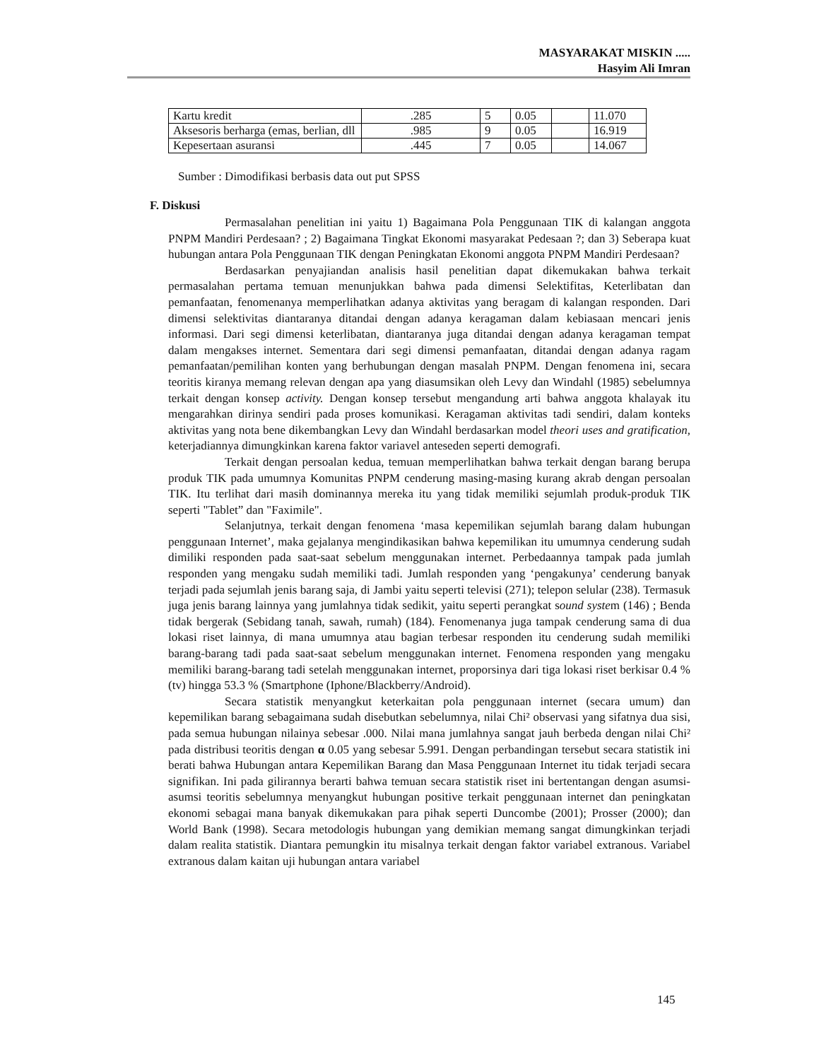MASYARAKAT MISKIN .....
Hasyim Ali Imran
| Kartu kredit | .285 | 5 | 0.05 | | 11.070 |
| Aksesoris berharga (emas, berlian, dll | .985 | 9 | 0.05 | | 16.919 |
| Kepesertaan asuransi | .445 | 7 | 0.05 | | 14.067 |
Sumber : Dimodifikasi berbasis data out put SPSS
F. Diskusi
Permasalahan penelitian ini yaitu 1) Bagaimana Pola Penggunaan TIK di kalangan anggota PNPM Mandiri Perdesaan? ; 2) Bagaimana Tingkat Ekonomi masyarakat Pedesaan ?; dan 3) Seberapa kuat hubungan antara Pola Penggunaan TIK dengan Peningkatan Ekonomi anggota PNPM Mandiri Perdesaan?
Berdasarkan penyajiandan analisis hasil penelitian dapat dikemukakan bahwa terkait permasalahan pertama temuan menunjukkan bahwa pada dimensi Selektifitas, Keterlibatan dan pemanfaatan, fenomenanya memperlihatkan adanya aktivitas yang beragam di kalangan responden. Dari dimensi selektivitas diantaranya ditandai dengan adanya keragaman dalam kebiasaan mencari jenis informasi. Dari segi dimensi keterlibatan, diantaranya juga ditandai dengan adanya keragaman tempat dalam mengakses internet. Sementara dari segi dimensi pemanfaatan, ditandai dengan adanya ragam pemanfaatan/pemilihan konten yang berhubungan dengan masalah PNPM. Dengan fenomena ini, secara teoritis kiranya memang relevan dengan apa yang diasumsikan oleh Levy dan Windahl (1985) sebelumnya terkait dengan konsep activity. Dengan konsep tersebut mengandung arti bahwa anggota khalayak itu mengarahkan dirinya sendiri pada proses komunikasi. Keragaman aktivitas tadi sendiri, dalam konteks aktivitas yang nota bene dikembangkan Levy dan Windahl berdasarkan model theori uses and gratification, keterjadiannya dimungkinkan karena faktor variavel anteseden seperti demografi.
Terkait dengan persoalan kedua, temuan memperlihatkan bahwa terkait dengan barang berupa produk TIK pada umumnya Komunitas PNPM cenderung masing-masing kurang akrab dengan persoalan TIK. Itu terlihat dari masih dominannya mereka itu yang tidak memiliki sejumlah produk-produk TIK seperti "Tablet” dan "Faximile".
Selanjutnya, terkait dengan fenomena ‘masa kepemilikan sejumlah barang dalam hubungan penggunaan Internet’, maka gejalanya mengindikasikan bahwa kepemilikan itu umumnya cenderung sudah dimiliki responden pada saat-saat sebelum menggunakan internet. Perbedaannya tampak pada jumlah responden yang mengaku sudah memiliki tadi. Jumlah responden yang ‘pengakunya’ cenderung banyak terjadi pada sejumlah jenis barang saja, di Jambi yaitu seperti televisi (271); telepon selular (238). Termasuk juga jenis barang lainnya yang jumlahnya tidak sedikit, yaitu seperti perangkat sound system (146) ; Benda tidak bergerak (Sebidang tanah, sawah, rumah) (184). Fenomenanya juga tampak cenderung sama di dua lokasi riset lainnya, di mana umumnya atau bagian terbesar responden itu cenderung sudah memiliki barang-barang tadi pada saat-saat sebelum menggunakan internet. Fenomena responden yang mengaku memiliki barang-barang tadi setelah menggunakan internet, proporsinya dari tiga lokasi riset berkisar 0.4 % (tv) hingga 53.3 % (Smartphone (Iphone/Blackberry/Android).
Secara statistik menyangkut keterkaitan pola penggunaan internet (secara umum) dan kepemilikan barang sebagaimana sudah disebutkan sebelumnya, nilai Chi² observasi yang sifatnya dua sisi, pada semua hubungan nilainya sebesar .000. Nilai mana jumlahnya sangat jauh berbeda dengan nilai Chi² pada distribusi teoritis dengan α 0.05 yang sebesar 5.991. Dengan perbandingan tersebut secara statistik ini berati bahwa Hubungan antara Kepemilikan Barang dan Masa Penggunaan Internet itu tidak terjadi secara signifikan. Ini pada gilirannya berarti bahwa temuan secara statistik riset ini bertentangan dengan asumsi-asumsi teoritis sebelumnya menyangkut hubungan positive terkait penggunaan internet dan peningkatan ekonomi sebagai mana banyak dikemukakan para pihak seperti Duncombe (2001); Prosser (2000); dan World Bank (1998). Secara metodologis hubungan yang demikian memang sangat dimungkinkan terjadi dalam realita statistik. Diantara pemungkin itu misalnya terkait dengan faktor variabel extranous. Variabel extranous dalam kaitan uji hubungan antara variabel
145